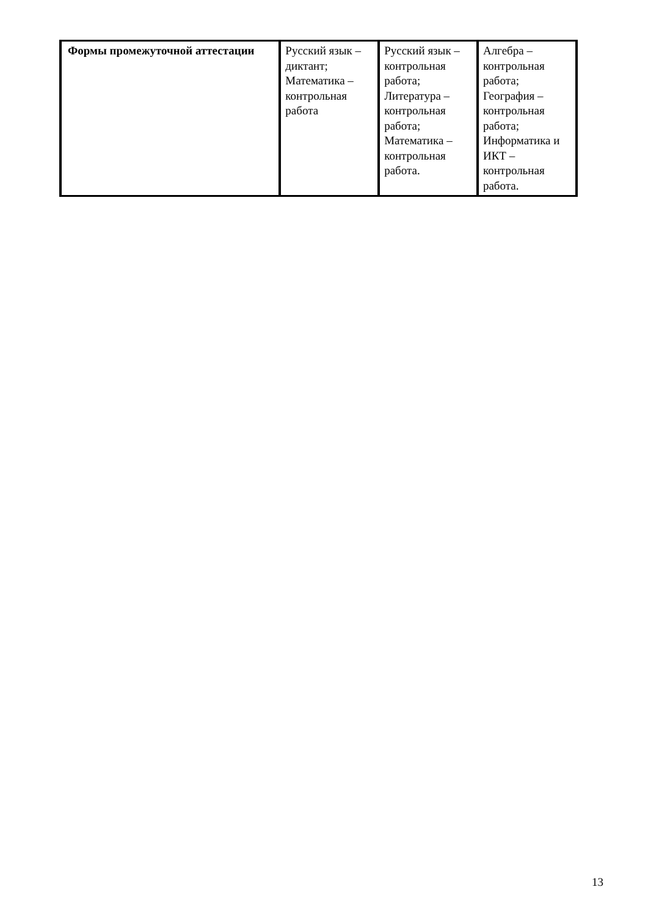| Формы промежуточной аттестации | Русский язык – диктант; Математика – контрольная работа | Русский язык – контрольная работа; Литература – контрольная работа; Математика – контрольная работа. | Алгебра – контрольная работа; География – контрольная работа; Информатика и ИКТ – контрольная работа. |
13